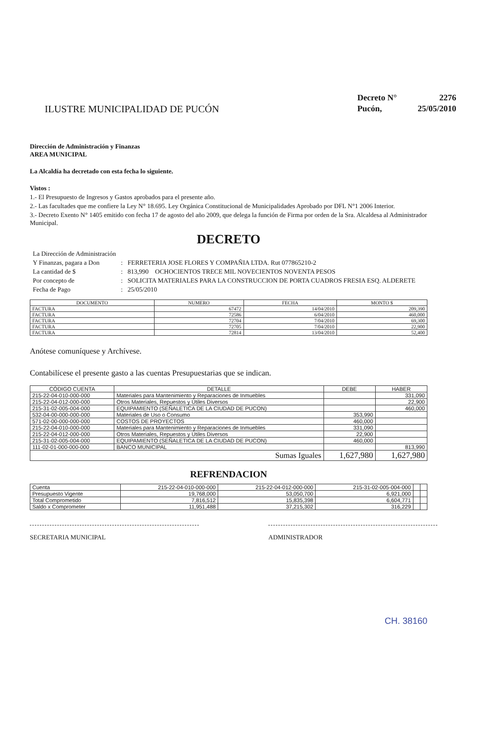ILUSTRE MUNICIPALIDAD DE PUCÓN
| Decreto N° | 2276 |
| Pucón, | 25/05/2010 |
Dirección de Administración y Finanzas
AREA MUNICIPAL
La Alcaldía ha decretado con esta fecha lo siguiente.
Vistos :
1.- El Presupuesto de Ingresos y Gastos aprobados para el presente año.
2.- Las facultades que me confiere la Ley N° 18.695. Ley Orgánica Constitucional de Municipalidades Aprobado por DFL N°1 2006 Interior.
3.- Decreto Exento N° 1405 emitido con fecha 17 de agosto del año 2009, que delega la función de Firma por orden de la Sra. Alcaldesa al Administrador Municipal.
DECRETO
| La Dirección de Administración | | |
| Y Finanzas, pagara a Don | : | FERRETERIA JOSE FLORES Y COMPAÑIA LTDA. Rut 077865210-2 |
| La cantidad de $ | : | 813,990 OCHOCIENTOS TRECE MIL NOVECIENTOS NOVENTA PESOS |
| Por concepto de | : | SOLICITA MATERIALES PARA LA CONSTRUCCION DE PORTA CUADROS FRESIA ESQ. ALDERETE |
| Fecha de Pago | : | 25/05/2010 |
| DOCUMENTO | NUMERO | FECHA | MONTO $ |
| --- | --- | --- | --- |
| FACTURA | 67472 | 14/04/2010 | 209,390 |
| FACTURA | 72586 | 6/04/2010 | 460,000 |
| FACTURA | 72704 | 7/04/2010 | 69,300 |
| FACTURA | 72705 | 7/04/2010 | 22,900 |
| FACTURA | 72814 | 13/04/2010 | 52,400 |
Anótese comuníquese y Archívese.
Contabilícese el presente gasto a las cuentas Presupuestarias que se indican.
| CÓDIGO CUENTA | DETALLE | DEBE | HABER |
| --- | --- | --- | --- |
| 215-22-04-010-000-000 | Materiales para Mantenimiento y Reparaciones de Inmuebles | | 331,090 |
| 215-22-04-012-000-000 | Otros Materiales, Repuestos y Útiles Diversos | | 22,900 |
| 215-31-02-005-004-000 | EQUIPAMIENTO (SEÑALETICA DE LA CIUDAD DE PUCON) | | 460,000 |
| 532-04-00-000-000-000 | Materiales de Uso o Consumo | 353,990 | |
| 571-02-00-000-000-000 | COSTOS DE PROYECTOS | 460,000 | |
| 215-22-04-010-000-000 | Materiales para Mantenimiento y Reparaciones de Inmuebles | 331,090 | |
| 215-22-04-012-000-000 | Otros Materiales, Repuestos y Útiles Diversos | 22,900 | |
| 215-31-02-005-004-000 | EQUIPAMIENTO (SEÑALETICA DE LA CIUDAD DE PUCON) | 460,000 | |
| 111-02-01-000-000-000 | BANCO MUNICIPAL | | 813,990 |
| Sumas Iguales | | 1,627,980 | 1,627,980 |
REFRENDACION
| Cuenta | 215-22-04-010-000-000 | 215-22-04-012-000-000 | 215-31-02-005-004-000 | | |
| Presupuesto Vigente | 19,768,000 | 53,050,700 | 6,921,000 | | |
| Total Comprometido | 7,816,512 | 15,835,398 | 6,604,771 | | |
| Saldo x Comprometer | 11,951,488 | 37,215,302 | 316,229 | | |
SECRETARIA MUNICIPAL ADMINISTRADOR
CH. 38160